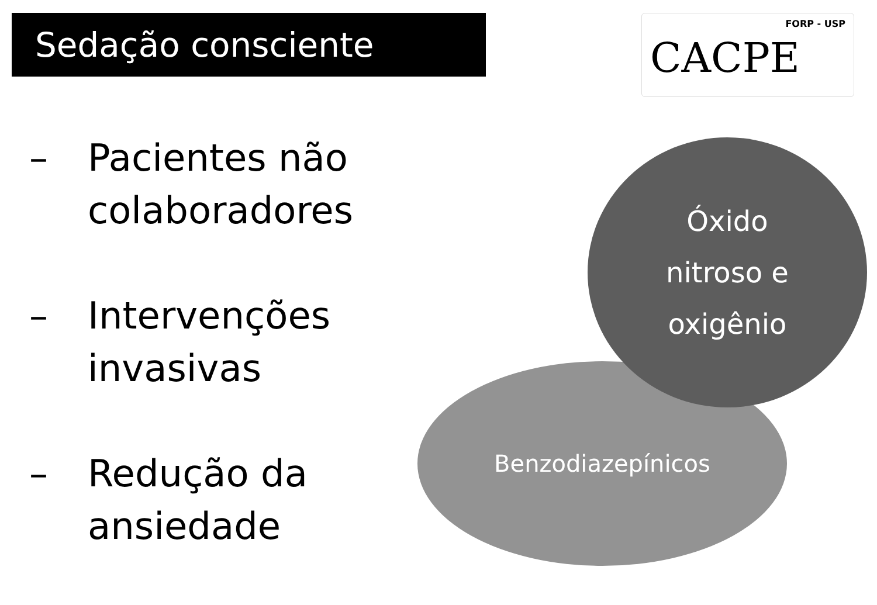Sedação consciente FORP - USP
CACPE
– Pacientes não
colaboradores
– Intervenções
invasivas
– Redução da
ansiedade
Benzodiazepínicos
Óxido
nitroso e
oxigênio